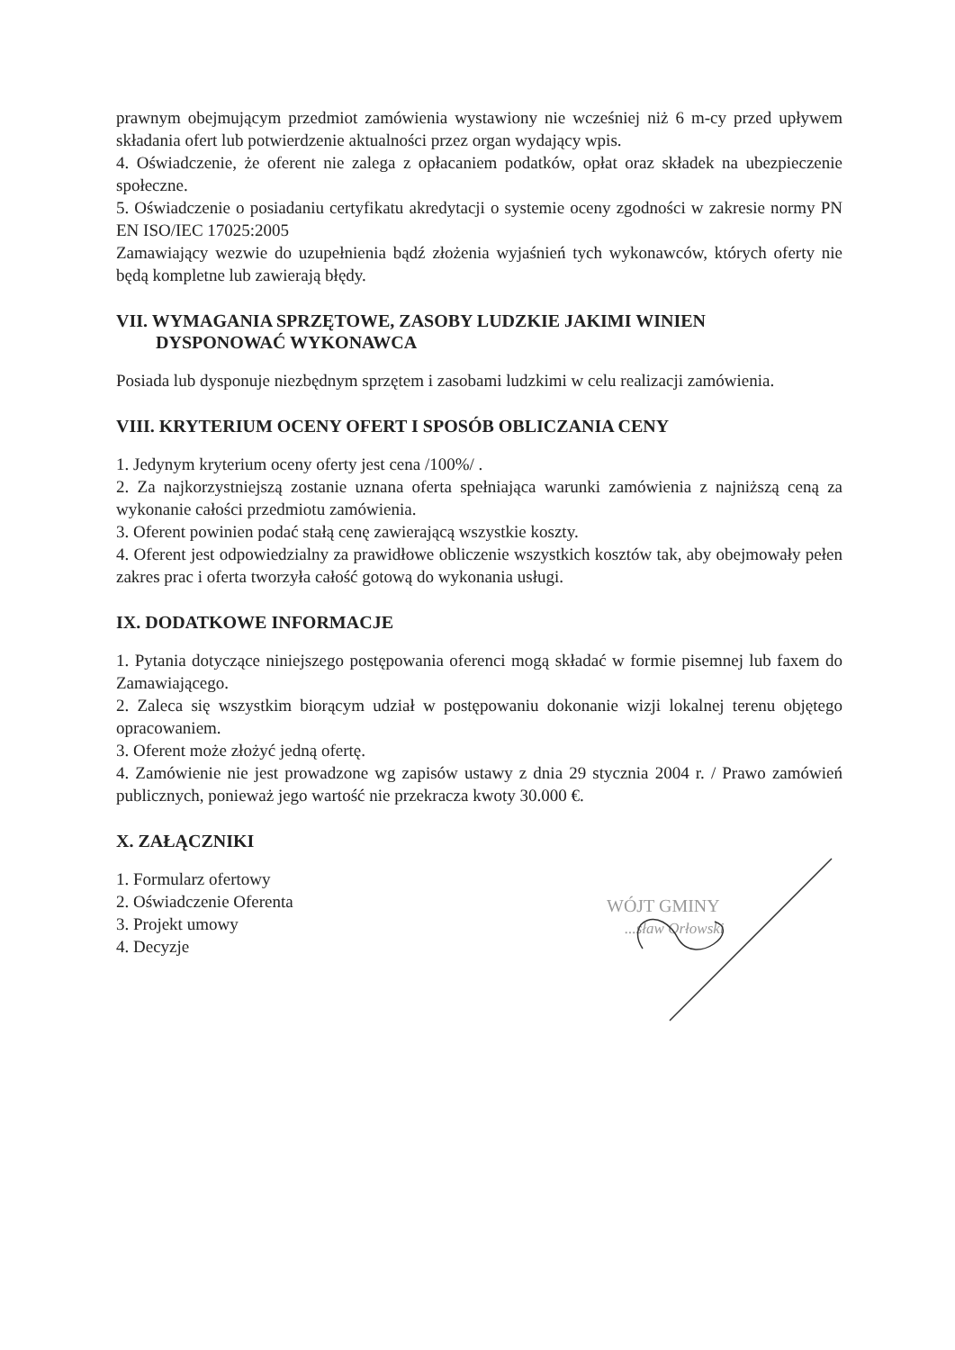prawnym obejmującym przedmiot zamówienia wystawiony nie wcześniej niż 6 m-cy przed upływem składania ofert lub potwierdzenie aktualności przez organ wydający wpis.
4. Oświadczenie, że oferent nie zalega z opłacaniem podatków, opłat oraz składek na ubezpieczenie społeczne.
5. Oświadczenie o posiadaniu certyfikatu akredytacji o systemie oceny zgodności w zakresie normy PN EN ISO/IEC 17025:2005
Zamawiający wezwie do uzupełnienia bądź złożenia wyjaśnień tych wykonawców, których oferty nie będą kompletne lub zawierają błędy.
VII. WYMAGANIA SPRZĘTOWE, ZASOBY LUDZKIE JAKIMI WINIEN
DYSPONOWAĆ WYKONAWCA
Posiada lub dysponuje niezbędnym sprzętem i zasobami ludzkimi w celu realizacji zamówienia.
VIII. KRYTERIUM OCENY OFERT I SPOSÓB OBLICZANIA CENY
1. Jedynym kryterium oceny oferty jest cena /100%/ .
2. Za najkorzystniejszą zostanie uznana oferta spełniająca warunki zamówienia z najniższą ceną za wykonanie całości przedmiotu zamówienia.
3. Oferent powinien podać stałą cenę zawierającą wszystkie koszty.
4. Oferent jest odpowiedzialny za prawidłowe obliczenie wszystkich kosztów tak, aby obejmowały pełen zakres prac i oferta tworzyła całość gotową do wykonania usługi.
IX. DODATKOWE INFORMACJE
1. Pytania dotyczące niniejszego postępowania oferenci mogą składać w formie pisemnej lub faxem do Zamawiającego.
2. Zaleca się wszystkim biorącym udział w postępowaniu dokonanie wizji lokalnej terenu objętego opracowaniem.
3. Oferent może złożyć jedną ofertę.
4. Zamówienie nie jest prowadzone wg zapisów ustawy z dnia 29 stycznia 2004 r. / Prawo zamówień publicznych, ponieważ jego wartość nie przekracza kwoty 30.000 €.
X. ZAŁĄCZNIKI
1. Formularz ofertowy
2. Oświadczenie Oferenta
3. Projekt umowy
4. Decyzje
WÓJT GMINY
...sław Orłowski